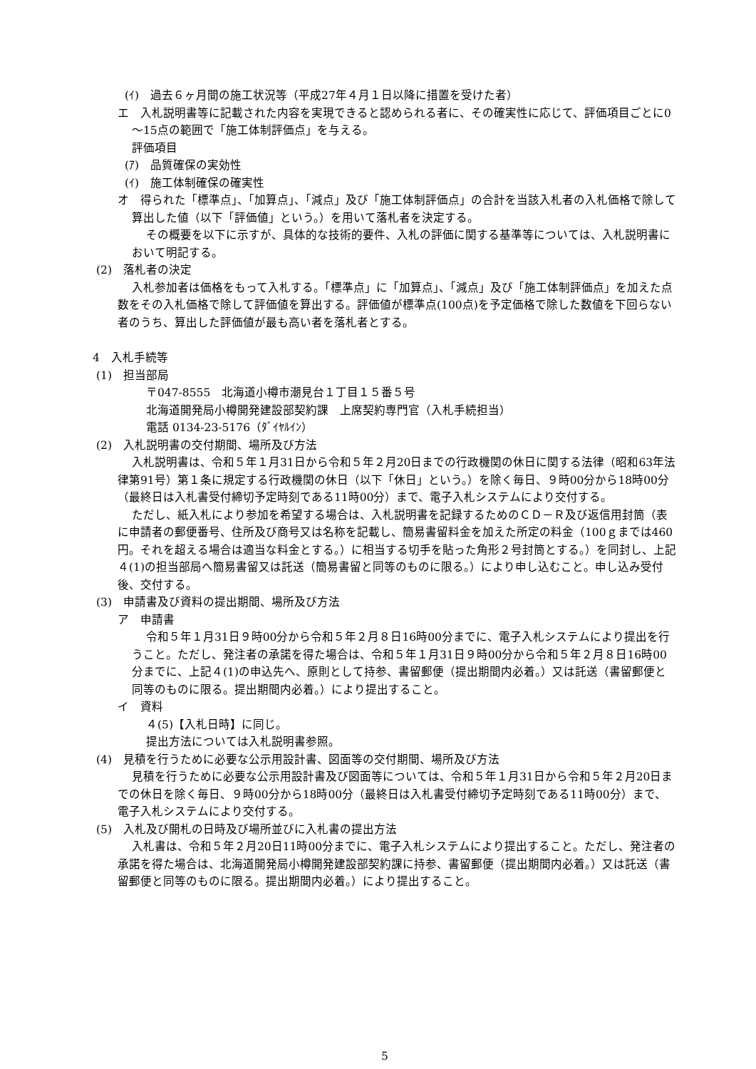(ｲ)　過去６ヶ月間の施工状況等（平成27年４月１日以降に措置を受けた者）
エ　入札説明書等に記載された内容を実現できると認められる者に、その確実性に応じて、評価項目ごとに0～15点の範囲で「施工体制評価点」を与える。
評価項目
(ｱ)　品質確保の実効性
(ｲ)　施工体制確保の確実性
オ　得られた「標準点」、「加算点」、「減点」及び「施工体制評価点」の合計を当該入札者の入札価格で除して算出した値（以下「評価値」という。）を用いて落札者を決定する。
その概要を以下に示すが、具体的な技術的要件、入札の評価に関する基準等については、入札説明書において明記する。
(2)　落札者の決定
入札参加者は価格をもって入札する。「標準点」に「加算点」、「減点」及び「施工体制評価点」を加えた点数をその入札価格で除して評価値を算出する。評価値が標準点(100点)を予定価格で除した数値を下回らない者のうち、算出した評価値が最も高い者を落札者とする。
4　入札手続等
(1)　担当部局
〒047-8555　北海道小樽市潮見台１丁目１５番５号
北海道開発局小樽開発建設部契約課　上席契約専門官（入札手続担当）
電話 0134-23-5176（ﾀﾞｲﾔﾙｲﾝ）
(2)　入札説明書の交付期間、場所及び方法
入札説明書は、令和５年１月31日から令和５年２月20日までの行政機関の休日に関する法律（昭和63年法律第91号）第１条に規定する行政機関の休日（以下「休日」という。）を除く毎日、９時00分から18時00分（最終日は入札書受付締切予定時刻である11時00分）まで、電子入札システムにより交付する。
ただし、紙入札により参加を希望する場合は、入札説明書を記録するためのＣＤ－Ｒ及び返信用封筒（表に申請者の郵便番号、住所及び商号又は名称を記載し、簡易書留料金を加えた所定の料金（100ｇまでは460円。それを超える場合は適当な料金とする。）に相当する切手を貼った角形２号封筒とする。）を同封し、上記４(1)の担当部局へ簡易書留又は託送（簡易書留と同等のものに限る。）により申し込むこと。申し込み受付後、交付する。
(3)　申請書及び資料の提出期間、場所及び方法
ア　申請書
令和５年１月31日９時00分から令和５年２月８日16時00分までに、電子入札システムにより提出を行うこと。ただし、発注者の承諾を得た場合は、令和５年１月31日９時00分から令和５年２月８日16時00分までに、上記４(1)の申込先へ、原則として持参、書留郵便（提出期間内必着。）又は託送（書留郵便と同等のものに限る。提出期間内必着。）により提出すること。
イ　資料
４(5)【入札日時】に同じ。
提出方法については入札説明書参照。
(4)　見積を行うために必要な公示用設計書、図面等の交付期間、場所及び方法
見積を行うために必要な公示用設計書及び図面等については、令和５年１月31日から令和５年２月20日までの休日を除く毎日、９時00分から18時00分（最終日は入札書受付締切予定時刻である11時00分）まで、電子入札システムにより交付する。
(5)　入札及び開札の日時及び場所並びに入札書の提出方法
入札書は、令和５年２月20日11時00分までに、電子入札システムにより提出すること。ただし、発注者の承諾を得た場合は、北海道開発局小樽開発建設部契約課に持参、書留郵便（提出期間内必着。）又は託送（書留郵便と同等のものに限る。提出期間内必着。）により提出すること。
5